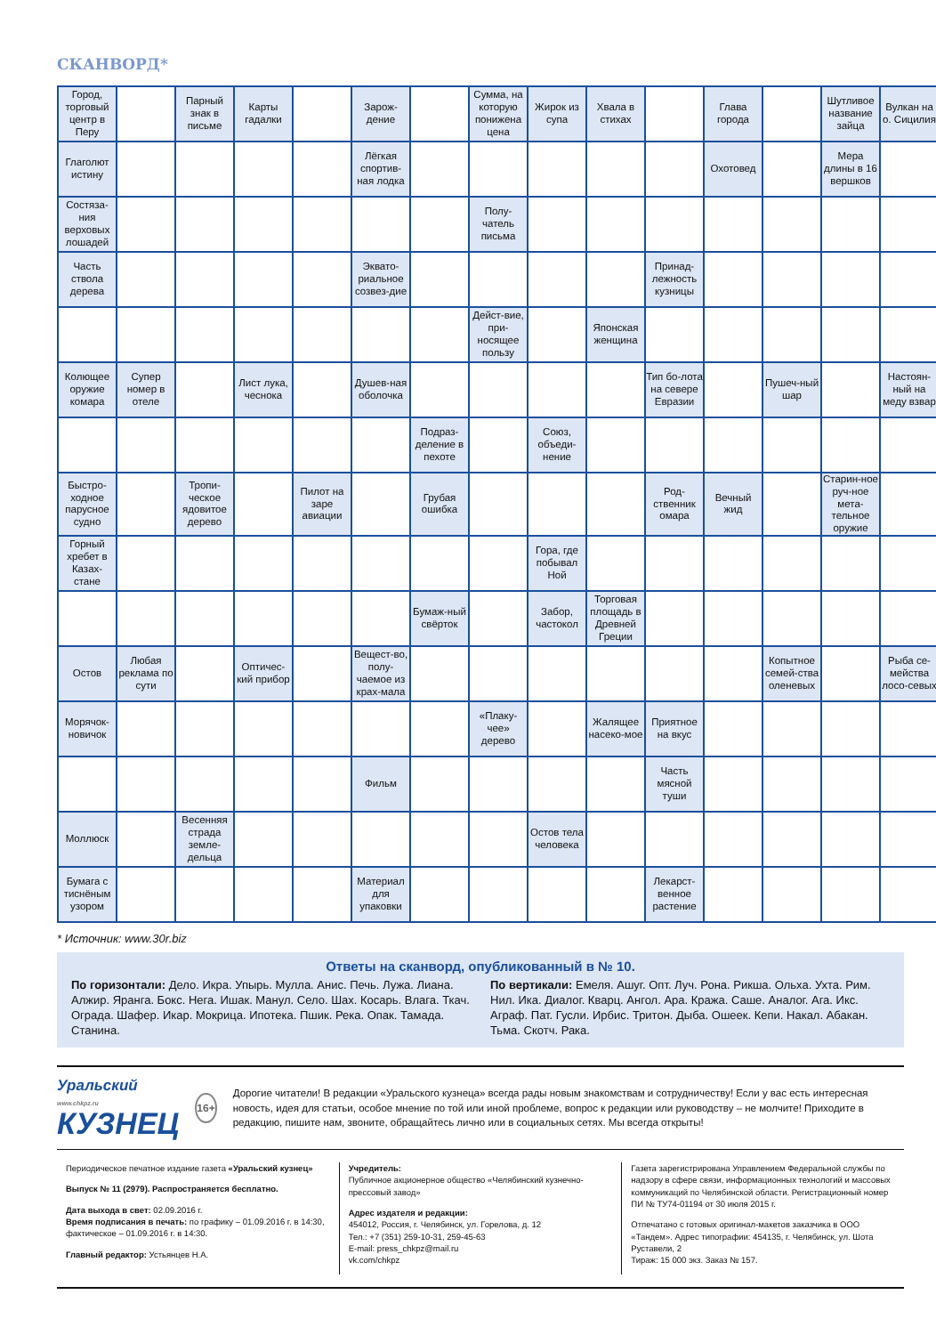СКАНВОРД*
| Город, торговый центр в Перу | | Парный знак в письме | Карты гадалки | | Зарож-дение | | Сумма, на которую понижена цена | Жирок из супа | Хвала в стихах | | Глава города | | Шутливое название зайца | Вулкан на о. Сицилия |
| Глаголют истину | | | | | Лёгкая спортив-ная лодка | | | | | | Охотовед | | Мера длины в 16 вершков | |
| Состяза-ния верховых лошадей | | | | | | | Полу-чатель письма | | | | | | | |
| Часть ствола дерева | | | | | Эквато-риальное созвез-дие | | | | | Принад-лежность кузницы | | | | |
| | | | | | | | Дейст-вие, при-носящее пользу | | Японская женщина | | | | | |
| Колющее оружие комара | Супер номер в отеле | | Лист лука, чеснока | | Душев-ная оболочка | | | | | Тип бо-лота на севере Евразии | | Пушеч-ный шар | | Настоян-ный на меду взвар |
| | | | | | | Подраз-деление в пехоте | | Союз, объеди-нение | | | | | | |
| Быстро-ходное парусное судно | | Тропи-ческое ядовитое дерево | | Пилот на заре авиации | | Грубая ошибка | | | | Род-ственник омара | Вечный жид | | Старин-ное руч-ное мета-тельное оружие | |
| Горный хребет в Казах-стане | | | | | | | | Гора, где побывал Ной | | | | | | |
| | | | | | | Бумаж-ный свёрток | | Забор, частокол | Торговая площадь в Древней Греции | | | | | |
| Остов | Любая реклама по сути | | Оптичес-кий прибор | | Вещест-во, полу-чаемое из крах-мала | | | | | | | Копытное семей-ства оленевых | | Рыба се-мейства лосо-севых |
| Морячок-новичок | | | | | | | «Плаку-чее» дерево | | Жалящее насеко-мое | Приятное на вкус | | | | |
| | | | | | Фильм | | | | | Часть мясной туши | | | | |
| Моллюск | | Весенняя страда земле-дельца | | | | | | Остов тела человека | | | | | | |
| Бумага с тиснёным узором | | | | | Материал для упаковки | | | | | Лекарст-венное растение | | | | |
* Источник: www.30r.biz
Ответы на сканворд, опубликованный в № 10.
По горизонтали: Дело. Икра. Упырь. Мулла. Анис. Печь. Лужа. Лиана. Алжир. Яранга. Бокс. Нега. Ишак. Манул. Село. Шах. Косарь. Влага. Ткач. Ограда. Шафер. Икар. Мокрица. Ипотека. Пшик. Река. Опак. Тамада. Станина.
По вертикали: Емеля. Ашуг. Опт. Луч. Рона. Рикша. Ольха. Ухта. Рим. Нил. Ика. Диалог. Кварц. Ангол. Ара. Кража. Саше. Аналог. Ага. Икс. Аграф. Пат. Гусли. Ирбис. Тритон. Дыба. Ошеек. Кепи. Накал. Абакан. Тьма. Скотч. Рака.
Уральский www.chkpz.ru
КУЗНЕЦ
16+
Дорогие читатели! В редакции «Уральского кузнеца» всегда рады новым знакомствам и сотрудничеству! Если у вас есть интересная новость, идея для статьи, особое мнение по той или иной проблеме, вопрос к редакции или руководству – не молчите! Приходите в редакцию, пишите нам, звоните, обращайтесь лично или в социальных сетях. Мы всегда открыты!
Периодическое печатное издание газета «Уральский кузнец»
Выпуск № 11 (2979). Распространяется бесплатно.
Дата выхода в свет: 02.09.2016 г.
Время подписания в печать: по графику – 01.09.2016 г. в 14:30, фактическое – 01.09.2016 г. в 14:30.
Главный редактор: Устьянцев Н.А.
Учредитель:
Публичное акционерное общество «Челябинский кузнечно-прессовый завод»
Адрес издателя и редакции:
454012, Россия, г. Челябинск, ул. Горелова, д. 12
Тел.: +7 (351) 259-10-31, 259-45-63
E-mail: press_chkpz@mail.ru
vk.com/chkpz
Газета зарегистрирована Управлением Федеральной службы по надзору в сфере связи, информационных технологий и массовых коммуникаций по Челябинской области. Регистрационный номер ПИ № ТУ74-01194 от 30 июля 2015 г.
Отпечатано с готовых оригинал-макетов заказчика в ООО «Тандем». Адрес типографии: 454135, г. Челябинск, ул. Шота Руставели, 2
Тираж: 15 000 экз. Заказ № 157.